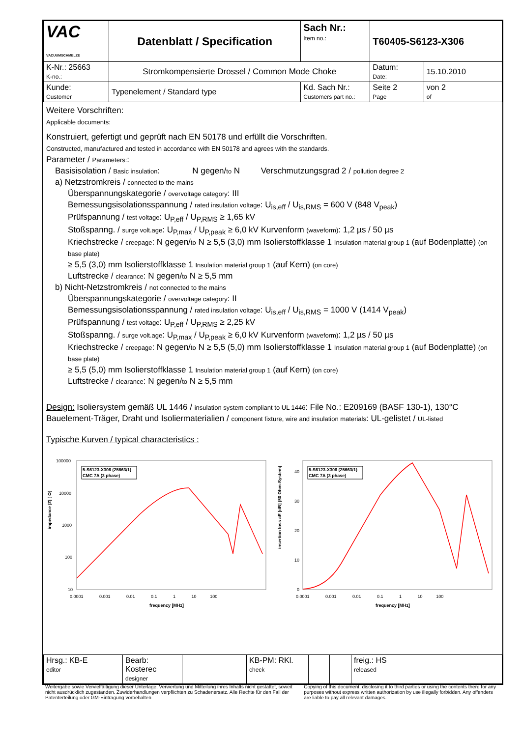| VAC VACUUMSCHMELZE | Datenblatt / Specification | | Sach Nr.: Item no.: | T60405-S6123-X306 | |
| K-Nr.: 25663 K-no.: | Stromkompensierte Drossel / Common Mode Choke | | | Datum: Date: | 15.10.2010 |
| Kunde: Customer | Typenelement / Standard type | Kd. Sach Nr.: Customers part no.: | | Seite 2 Page | von 2 of |
Weitere Vorschriften:
Applicable documents:
Konstruiert, gefertigt und geprüft nach EN 50178 und erfüllt die Vorschriften.
Constructed, manufactured and tested in accordance with EN 50178 and agrees with the standards.
Parameter / Parameters::
Basisisolation / Basic insulation: N gegen/to N Verschmutzungsgrad 2 / pollution degree 2
a) Netzstromkreis / connected to the mains
Überspannungskategorie / overvoltage category: III
Bemessungsisolationsspannung / rated insulation voltage: U<sub>is,eff</sub> / U<sub>is,RMS</sub> = 600 V (848 V<sub>peak</sub>)
Prüfspannung / test voltage: U<sub>P,eff</sub> / U<sub>P,RMS</sub> ≥ 1,65 kV
Stoßspanng. / surge volt.age: U<sub>P,max</sub> / U<sub>P,peak</sub> ≥ 6,0 kV Kurvenform (waveform): 1,2 µs / 50 µs
Kriechstrecke / creepage: N gegen/to N ≥ 5,5 (3,0) mm Isolierstoffklasse 1 Insulation material group 1 (auf Bodenplatte) (on base plate)
≥ 5,5 (3,0) mm Isolierstoffklasse 1 Insulation material group 1 (auf Kern) (on core)
Luftstrecke / clearance: N gegen/to N ≥ 5,5 mm
b) Nicht-Netzstromkreis / not connected to the mains
Überspannungskategorie / overvoltage category: II
Bemessungsisolationsspannung / rated insulation voltage: U<sub>is,eff</sub> / U<sub>is,RMS</sub> = 1000 V (1414 V<sub>peak</sub>)
Prüfspannung / test voltage: U<sub>P,eff</sub> / U<sub>P,RMS</sub> ≥ 2,25 kV
Stoßspanng. / surge volt.age: U<sub>P,max</sub> / U<sub>P,peak</sub> ≥ 6,0 kV Kurvenform (waveform): 1,2 µs / 50 µs
Kriechstrecke / creepage: N gegen/to N ≥ 5,5 (5,0) mm Isolierstoffklasse 1 Insulation material group 1 (auf Bodenplatte) (on base plate)
≥ 5,5 (5,0) mm Isolierstoffklasse 1 Insulation material group 1 (auf Kern) (on core)
Luftstrecke / clearance: N gegen/to N ≥ 5,5 mm
Design: Isoliersystem gemäß UL 1446 / insulation system compliant to UL 1446: File No.: E209169 (BASF 130-1), 130°C
Bauelement-Träger, Draht und Isoliermaterialien / component fixture, wire and insulation materials: UL-gelistet / UL-listed
Typische Kurven / typical characteristics :
impedance |Z| [ Ω]
100000
10000
1000
100
10
0.0001 0.001 0.01 0.1 1 10 100
frequency [MHz]
5-S6123-X306 (25663/1)
CMC 7A (3 phase)
insertion loss aE [dB] (50 Ohm-System)
40
30
20
10
0
0.0001 0.001 0.01 0.1 1 10 100
frequency [MHz]
5-S6123-X306 (25663/1)
CMC 7A (3 phase)
| Hrsg.: KB-E editor | Bearb: Kosterec designer | | KB-PM: RKl. check | | | freig.: HS released |
Weitergabe sowie Vervielfältigung dieser Unterlage, Verwertung und Mitteilung ihres Inhalts nicht gestattet, soweit nicht ausdrücklich zugestanden. Zuwiderhandlungen verpflichten zu Schadenersatz. Alle Rechte für den Fall der Patenterteilung oder GM-Eintragung vorbehalten
Copying of this document, disclosing it to third parties or using the contents there for any purposes without express written authorization by use illegally forbidden. Any offenders are liable to pay all relevant damages.